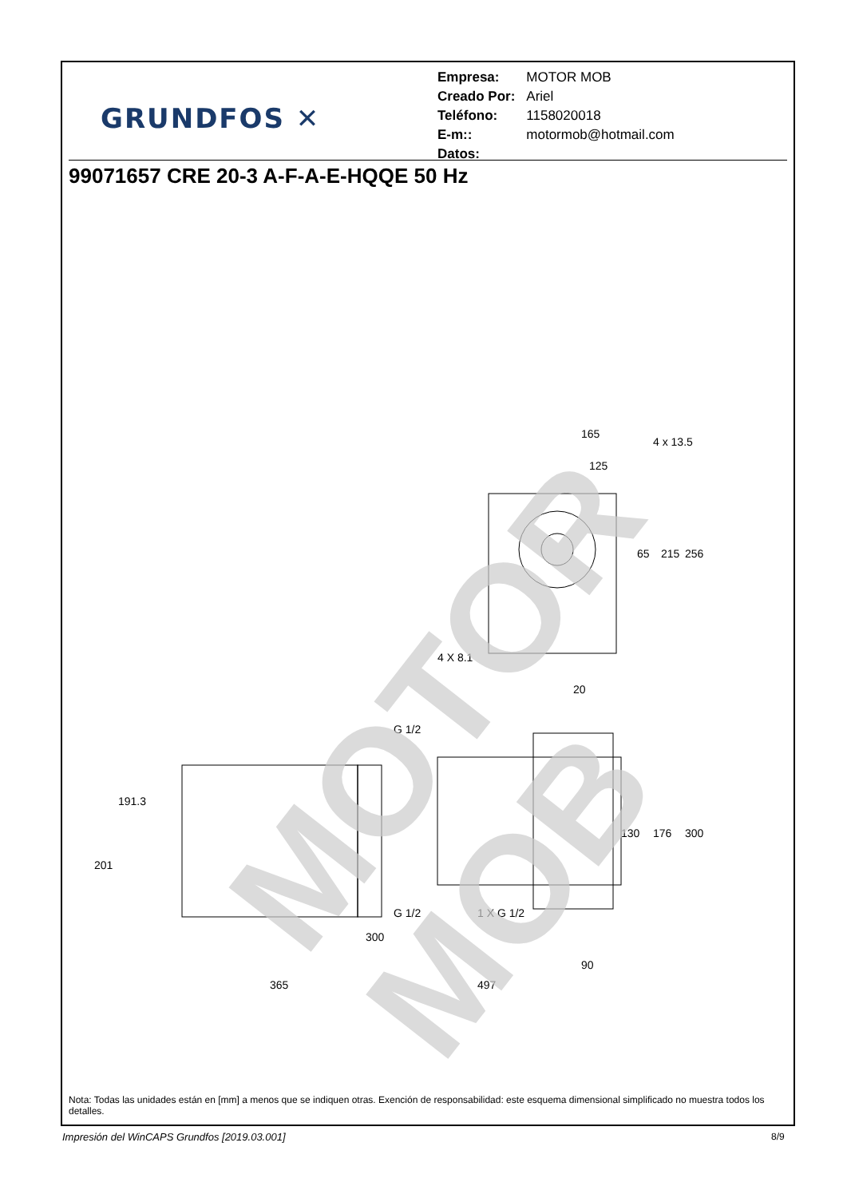GRUNDFOS ✕
| Empresa: | MOTOR MOB |
| Creado Por: | Ariel |
| Teléfono: | 1158020018 |
| E-m:: | motormob@hotmail.com |
| Datos: | |
99071657 CRE 20-3 A-F-A-E-HQQE 50 Hz
65
215
256
165
125
4 x 13.5
4 X 8.1
20
G 1/2
G 1/2
1 X G 1/2
130
176
300
191.3
201
300
90
365
497
MOTOR MOB
Nota: Todas las unidades están en [mm] a menos que se indiquen otras. Exención de responsabilidad: este esquema dimensional simplificado no muestra todos los detalles.
Impresión del WinCAPS Grundfos [2019.03.001]
8/9